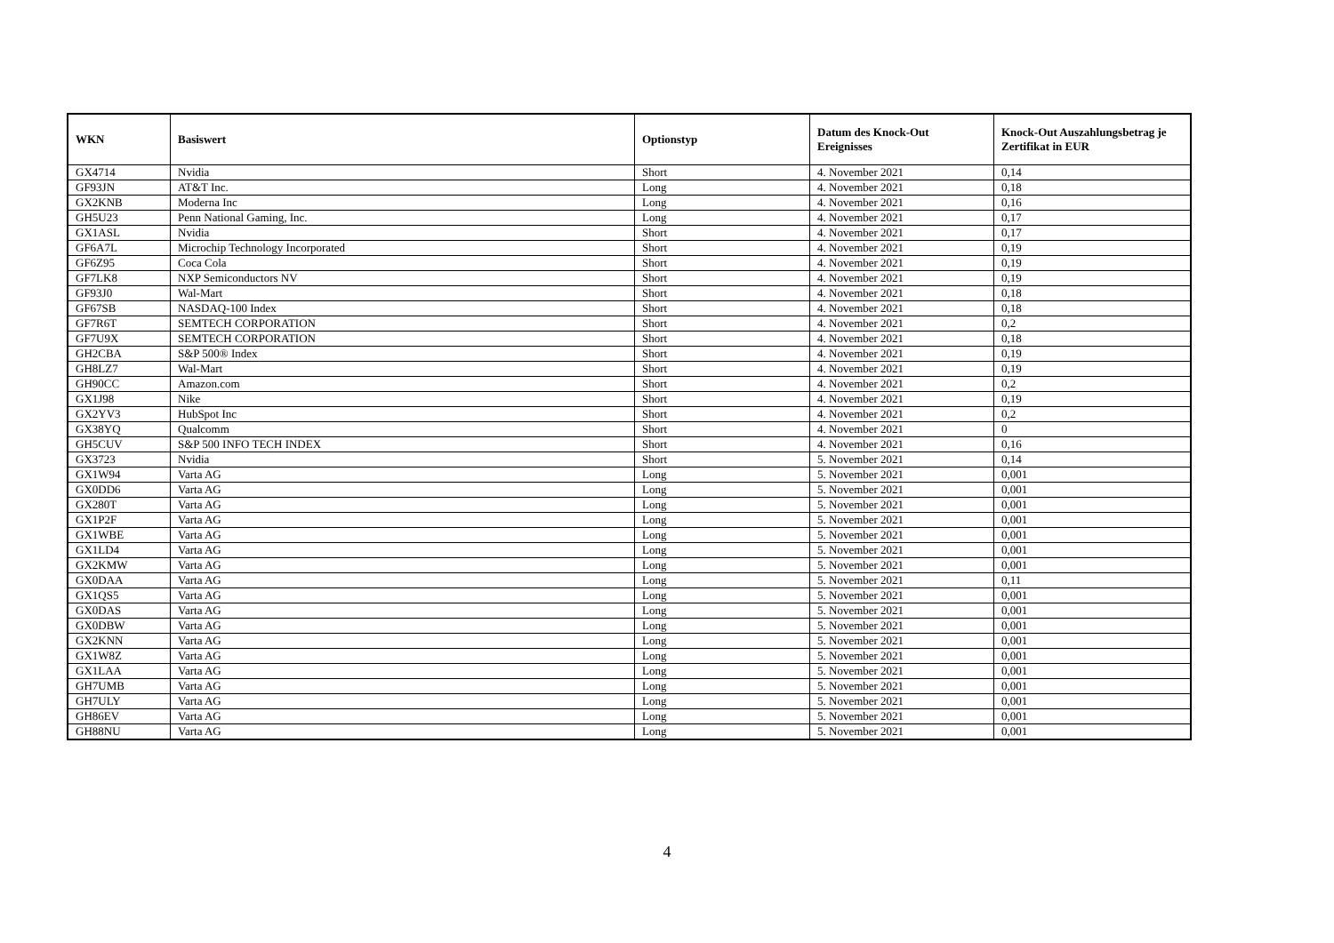| WKN | Basiswert | Optionstyp | Datum des Knock-Out Ereignisses | Knock-Out Auszahlungsbetrag je Zertifikat in EUR |
| --- | --- | --- | --- | --- |
| GX4714 | Nvidia | Short | 4. November 2021 | 0,14 |
| GF93JN | AT&T Inc. | Long | 4. November 2021 | 0,18 |
| GX2KNB | Moderna Inc | Long | 4. November 2021 | 0,16 |
| GH5U23 | Penn National Gaming, Inc. | Long | 4. November 2021 | 0,17 |
| GX1ASL | Nvidia | Short | 4. November 2021 | 0,17 |
| GF6A7L | Microchip Technology Incorporated | Short | 4. November 2021 | 0,19 |
| GF6Z95 | Coca Cola | Short | 4. November 2021 | 0,19 |
| GF7LK8 | NXP Semiconductors NV | Short | 4. November 2021 | 0,19 |
| GF93J0 | Wal-Mart | Short | 4. November 2021 | 0,18 |
| GF67SB | NASDAQ-100 Index | Short | 4. November 2021 | 0,18 |
| GF7R6T | SEMTECH CORPORATION | Short | 4. November 2021 | 0,2 |
| GF7U9X | SEMTECH CORPORATION | Short | 4. November 2021 | 0,18 |
| GH2CBA | S&P 500® Index | Short | 4. November 2021 | 0,19 |
| GH8LZ7 | Wal-Mart | Short | 4. November 2021 | 0,19 |
| GH90CC | Amazon.com | Short | 4. November 2021 | 0,2 |
| GX1J98 | Nike | Short | 4. November 2021 | 0,19 |
| GX2YV3 | HubSpot Inc | Short | 4. November 2021 | 0,2 |
| GX38YQ | Qualcomm | Short | 4. November 2021 | 0 |
| GH5CUV | S&P 500 INFO TECH INDEX | Short | 4. November 2021 | 0,16 |
| GX3723 | Nvidia | Short | 5. November 2021 | 0,14 |
| GX1W94 | Varta AG | Long | 5. November 2021 | 0,001 |
| GX0DD6 | Varta AG | Long | 5. November 2021 | 0,001 |
| GX280T | Varta AG | Long | 5. November 2021 | 0,001 |
| GX1P2F | Varta AG | Long | 5. November 2021 | 0,001 |
| GX1WBE | Varta AG | Long | 5. November 2021 | 0,001 |
| GX1LD4 | Varta AG | Long | 5. November 2021 | 0,001 |
| GX2KMW | Varta AG | Long | 5. November 2021 | 0,001 |
| GX0DAA | Varta AG | Long | 5. November 2021 | 0,11 |
| GX1QS5 | Varta AG | Long | 5. November 2021 | 0,001 |
| GX0DAS | Varta AG | Long | 5. November 2021 | 0,001 |
| GX0DBW | Varta AG | Long | 5. November 2021 | 0,001 |
| GX2KNN | Varta AG | Long | 5. November 2021 | 0,001 |
| GX1W8Z | Varta AG | Long | 5. November 2021 | 0,001 |
| GX1LAA | Varta AG | Long | 5. November 2021 | 0,001 |
| GH7UMB | Varta AG | Long | 5. November 2021 | 0,001 |
| GH7ULY | Varta AG | Long | 5. November 2021 | 0,001 |
| GH86EV | Varta AG | Long | 5. November 2021 | 0,001 |
| GH88NU | Varta AG | Long | 5. November 2021 | 0,001 |
4